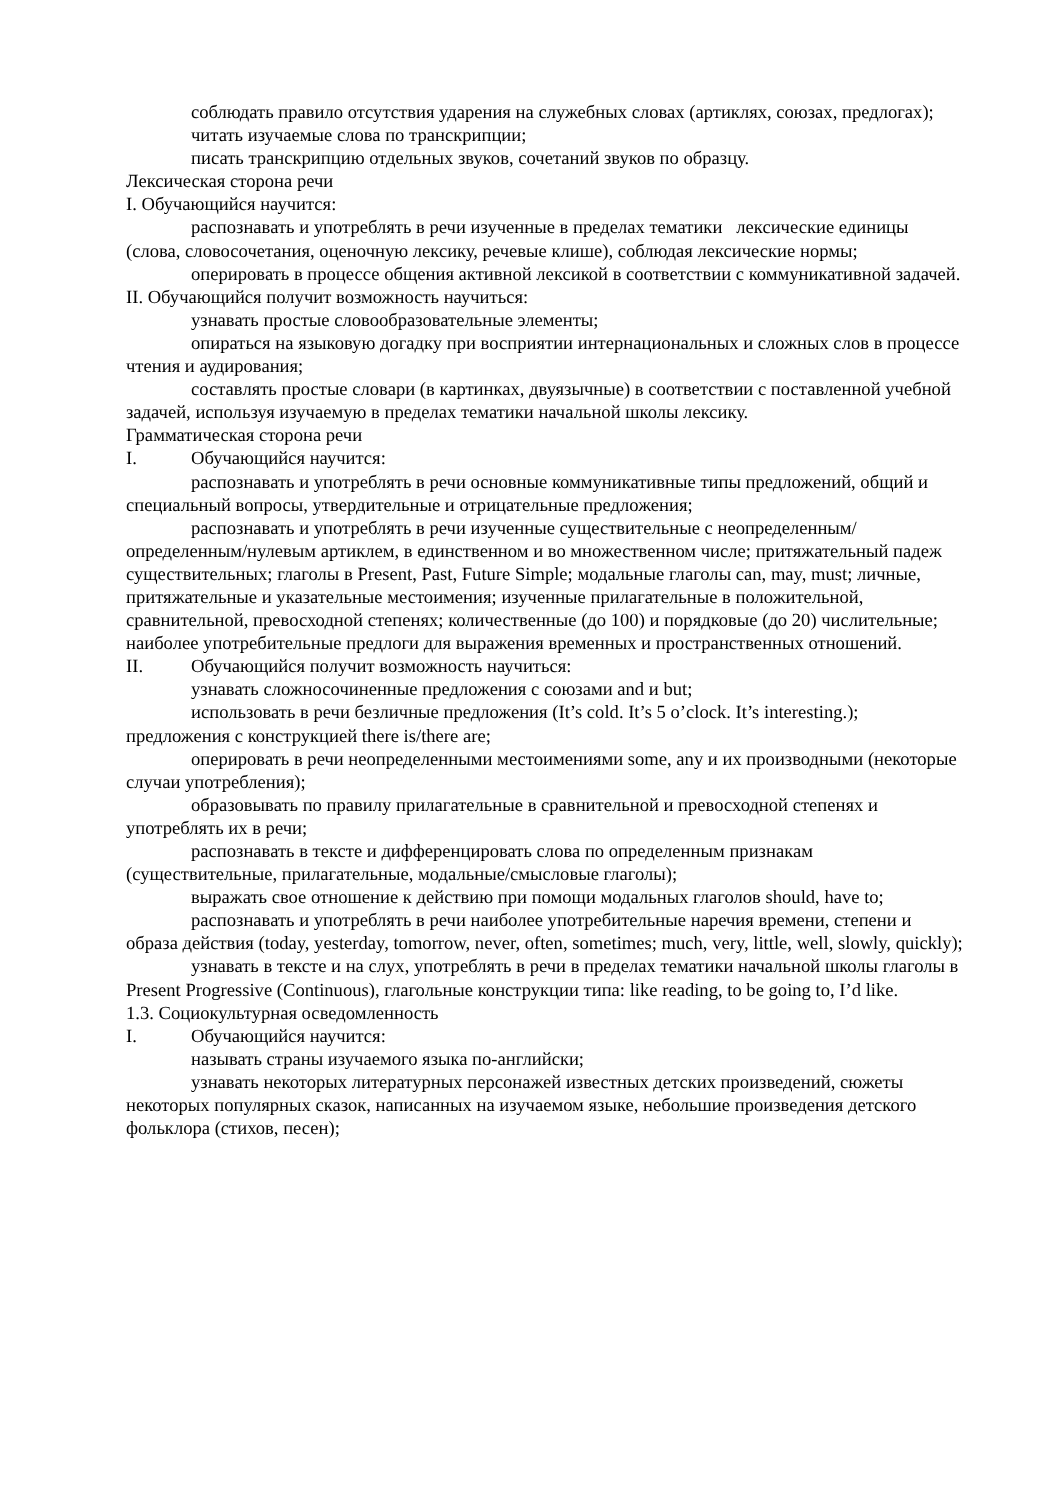соблюдать правило отсутствия ударения на служебных словах (артиклях, союзах, предлогах);
читать изучаемые слова по транскрипции;
писать транскрипцию отдельных звуков, сочетаний звуков по образцу.
Лексическая сторона речи
I. Обучающийся научится:
распознавать и употреблять в речи изученные в пределах тематики лексические единицы (слова, словосочетания, оценочную лексику, речевые клише), соблюдая лексические нормы;
оперировать в процессе общения активной лексикой в соответствии с коммуникативной задачей.
II. Обучающийся получит возможность научиться:
узнавать простые словообразовательные элементы;
опираться на языковую догадку при восприятии интернациональных и сложных слов в процессе чтения и аудирования;
составлять простые словари (в картинках, двуязычные) в соответствии с поставленной учебной задачей, используя изучаемую в пределах тематики начальной школы лексику.
Грамматическая сторона речи
I. Обучающийся научится:
распознавать и употреблять в речи основные коммуникативные типы предложений, общий и специальный вопросы, утвердительные и отрицательные предложения;
распознавать и употреблять в речи изученные существительные с неопределенным/определенным/нулевым артиклем, в единственном и во множественном числе; притяжательный падеж существительных; глаголы в Present, Past, Future Simple; модальные глаголы can, may, must; личные, притяжательные и указательные местоимения; изученные прилагательные в положительной, сравнительной, превосходной степенях; количественные (до 100) и порядковые (до 20) числительные; наиболее употребительные предлоги для выражения временных и пространственных отношений.
II. Обучающийся получит возможность научиться:
узнавать сложносочиненные предложения с союзами and и but;
использовать в речи безличные предложения (It’s cold. It’s 5 o’clock. It’s interesting.); предложения с конструкцией there is/there are;
оперировать в речи неопределенными местоимениями some, any и их производными (некоторые случаи употребления);
образовывать по правилу прилагательные в сравнительной и превосходной степенях и употреблять их в речи;
распознавать в тексте и дифференцировать слова по определенным признакам (существительные, прилагательные, модальные/смысловые глаголы);
выражать свое отношение к действию при помощи модальных глаголов should, have to;
распознавать и употреблять в речи наиболее употребительные наречия времени, степени и образа действия (today, yesterday, tomorrow, never, often, sometimes; much, very, little, well, slowly, quickly);
узнавать в тексте и на слух, употреблять в речи в пределах тематики начальной школы глаголы в Present Progressive (Continuous), глагольные конструкции типа: like reading, to be going to, I’d like.
1.3. Социокультурная осведомленность
I. Обучающийся научится:
называть страны изучаемого языка по-английски;
узнавать некоторых литературных персонажей известных детских произведений, сюжеты некоторых популярных сказок, написанных на изучаемом языке, небольшие произведения детского фольклора (стихов, песен);